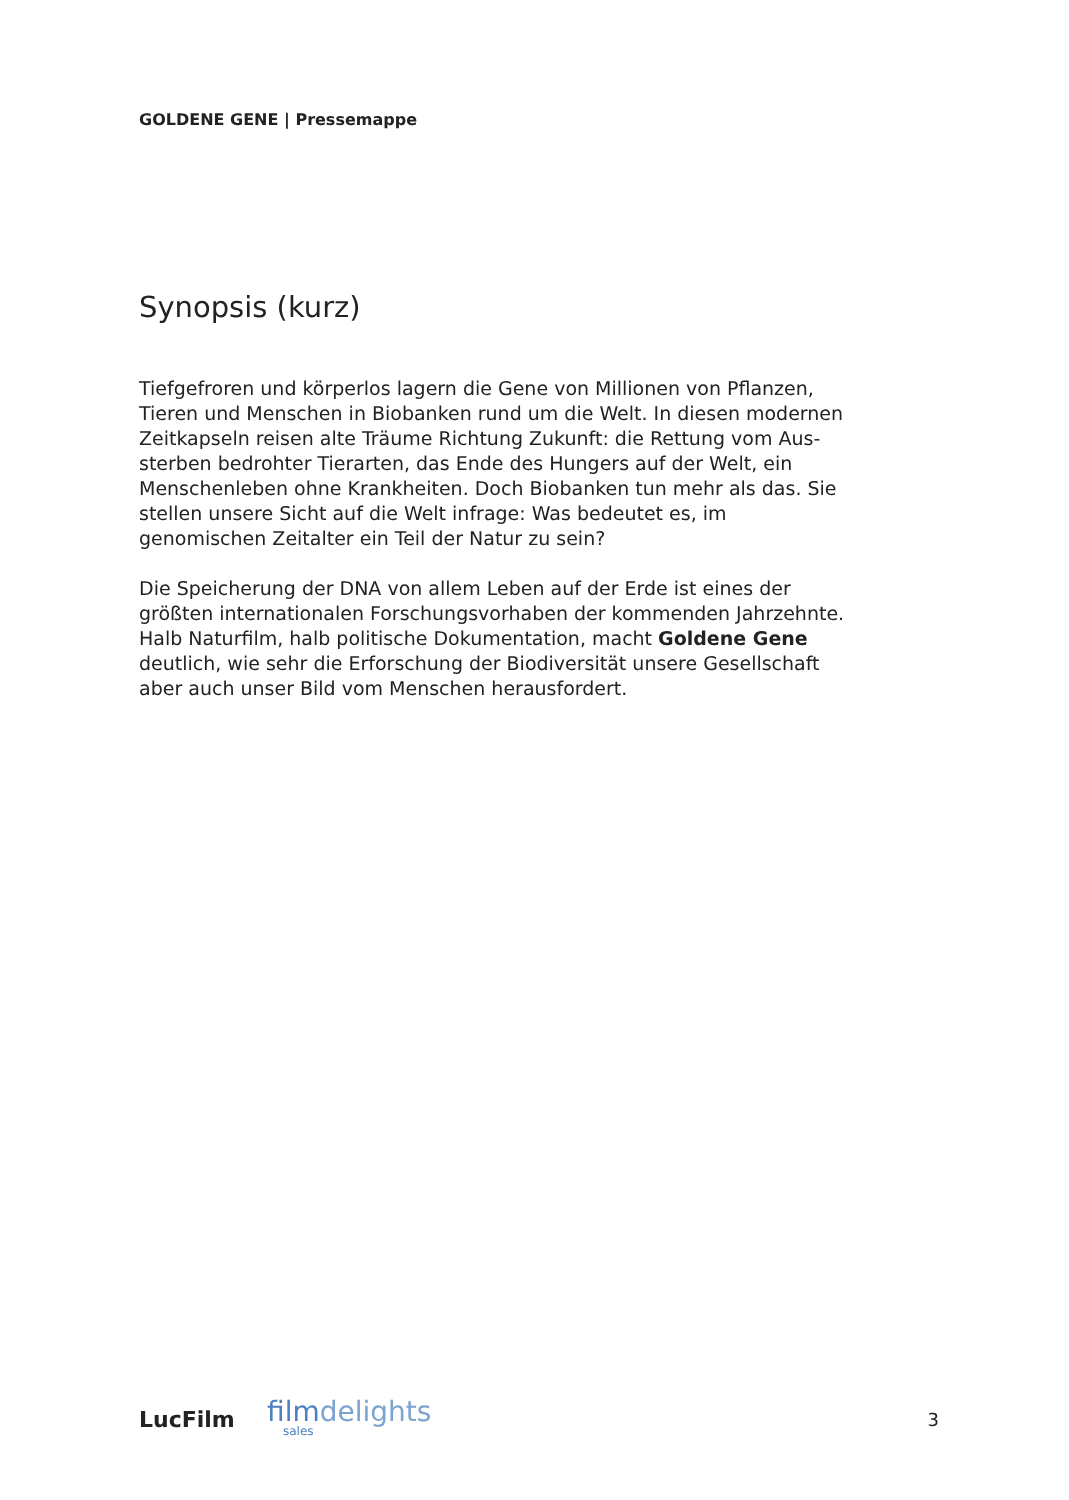GOLDENE GENE | Pressemappe
Synopsis (kurz)
Tiefgefroren und körperlos lagern die Gene von Millionen von Pflanzen, Tieren und Menschen in Biobanken rund um die Welt. In diesen modernen Zeitkapseln reisen alte Träume Richtung Zukunft: die Rettung vom Aus-sterben bedrohter Tierarten, das Ende des Hungers auf der Welt, ein Menschenleben ohne Krankheiten. Doch Biobanken tun mehr als das. Sie stellen unsere Sicht auf die Welt infrage: Was bedeutet es, im genomischen Zeitalter ein Teil der Natur zu sein?
Die Speicherung der DNA von allem Leben auf der Erde ist eines der größten internationalen Forschungsvorhaben der kommenden Jahrzehnte. Halb Naturfilm, halb politische Dokumentation, macht Goldene Gene deutlich, wie sehr die Erforschung der Biodiversität unsere Gesellschaft aber auch unser Bild vom Menschen herausfordert.
LucFilm
filmdelights
sales
3